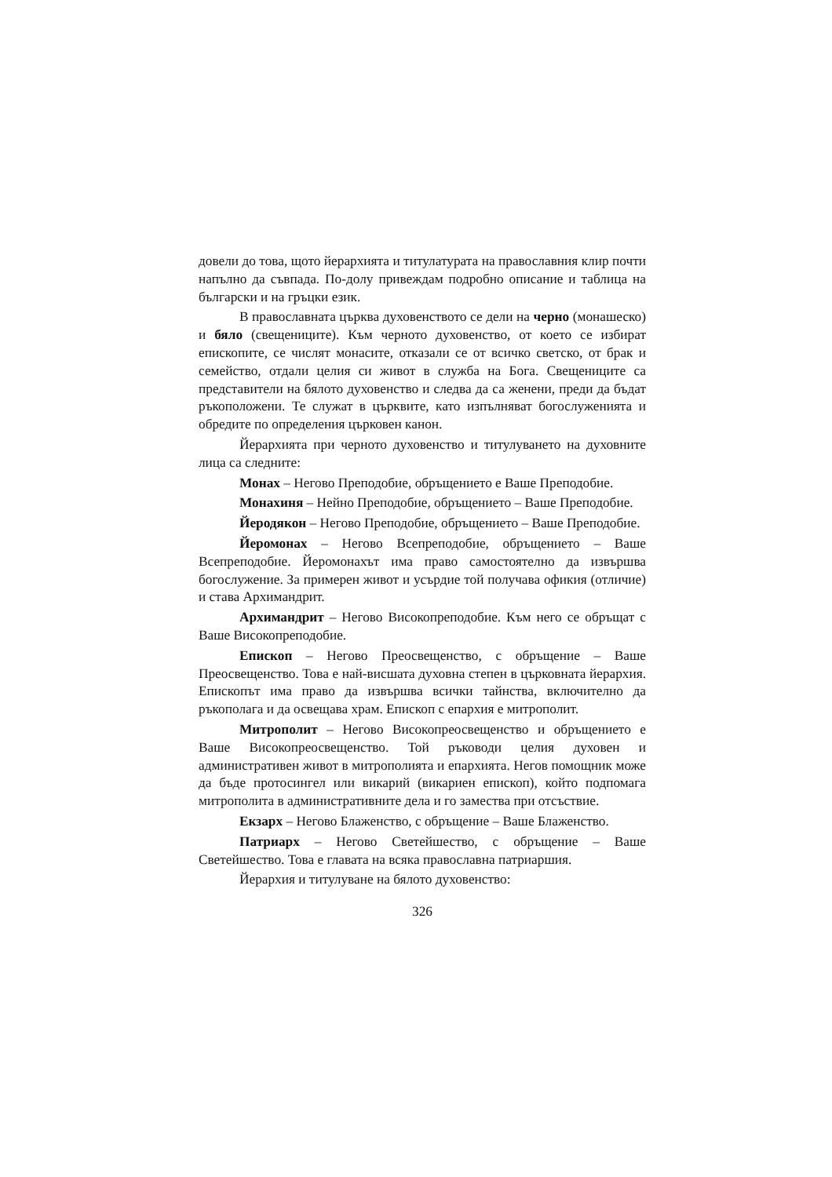довели до това, щото йерархията и титулатурата на православния клир почти напълно да съвпада. По-долу привеждам подробно описание и таблица на български и на гръцки език.
В православната църква духовенството се дели на черно (монашеско) и бяло (свещениците). Към черното духовенство, от което се избират епископите, се числят монасите, отказали се от всичко светско, от брак и семейство, отдали целия си живот в служба на Бога. Свещениците са представители на бялото духовенство и следва да са женени, преди да бъдат ръкоположени. Те служат в църквите, като изпълняват богослуженията и обредите по определения църковен канон.
Йерархията при черното духовенство и титулуването на духовните лица са следните:
Монах – Негово Преподобие, обръщението е Ваше Преподобие.
Монахиня – Нейно Преподобие, обръщението – Ваше Преподобие.
Йеродякон – Негово Преподобие, обръщението – Ваше Преподобие.
Йеромонах – Негово Всепреподобие, обръщението – Ваше Всепреподобие. Йеромонахът има право самостоятелно да извършва богослужение. За примерен живот и усърдие той получава офикия (отличие) и става Архимандрит.
Архимандрит – Негово Високопреподобие. Към него се обръщат с Ваше Високопреподобие.
Епископ – Негово Преосвещенство, с обръщение – Ваше Преосвещенство. Това е най-висшата духовна степен в църковната йерархия. Епископът има право да извършва всички тайнства, включително да ръкополага и да освещава храм. Епископ с епархия е митрополит.
Митрополит – Негово Високопреосвещенство и обръщението е Ваше Високопреосвещенство. Той ръководи целия духовен и административен живот в митрополията и епархията. Негов помощник може да бъде протосингел или викарий (викариен епископ), който подпомага митрополита в административните дела и го замества при отсъствие.
Екзарх – Негово Блаженство, с обръщение – Ваше Блаженство.
Патриарх – Негово Светейшество, с обръщение – Ваше Светейшество. Това е главата на всяка православна патриаршия.
Йерархия и титулуване на бялото духовенство:
326